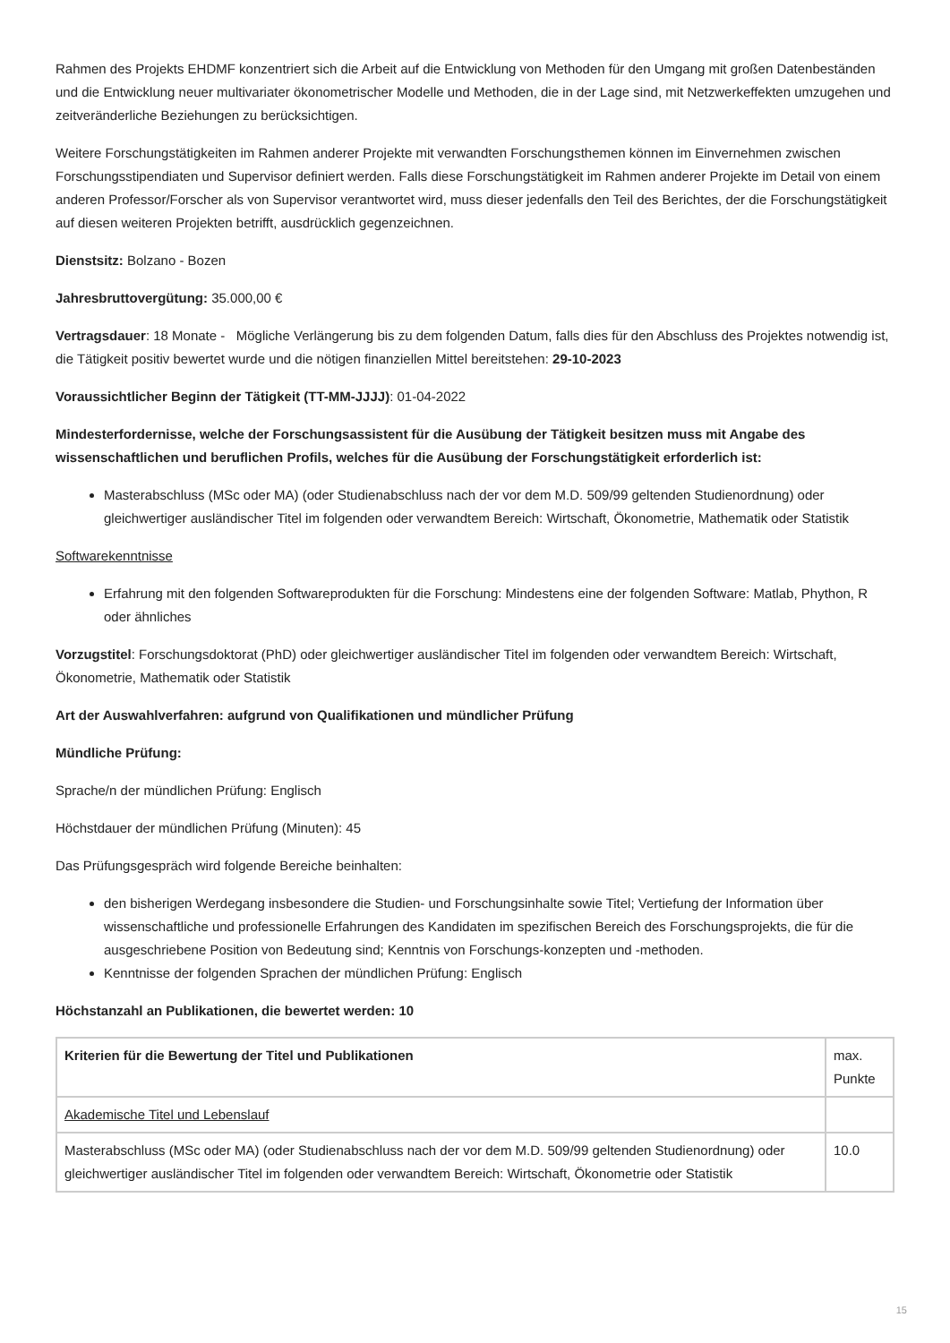Rahmen des Projekts EHDMF konzentriert sich die Arbeit auf die Entwicklung von Methoden für den Umgang mit großen Datenbeständen und die Entwicklung neuer multivariater ökonometrischer Modelle und Methoden, die in der Lage sind, mit Netzwerkeffekten umzugehen und zeitveränderliche Beziehungen zu berücksichtigen.
Weitere Forschungstätigkeiten im Rahmen anderer Projekte mit verwandten Forschungsthemen können im Einvernehmen zwischen Forschungsstipendiaten und Supervisor definiert werden. Falls diese Forschungstätigkeit im Rahmen anderer Projekte im Detail von einem anderen Professor/Forscher als von Supervisor verantwortet wird, muss dieser jedenfalls den Teil des Berichtes, der die Forschungstätigkeit auf diesen weiteren Projekten betrifft, ausdrücklich gegenzeichnen.
Dienstsitz: Bolzano - Bozen
Jahresbruttovergütung: 35.000,00 €
Vertragsdauer: 18 Monate - Mögliche Verlängerung bis zu dem folgenden Datum, falls dies für den Abschluss des Projektes notwendig ist, die Tätigkeit positiv bewertet wurde und die nötigen finanziellen Mittel bereitstehen: 29-10-2023
Voraussichtlicher Beginn der Tätigkeit (TT-MM-JJJJ): 01-04-2022
Mindesterfordernisse, welche der Forschungsassistent für die Ausübung der Tätigkeit besitzen muss mit Angabe des wissenschaftlichen und beruflichen Profils, welches für die Ausübung der Forschungstätigkeit erforderlich ist:
Masterabschluss (MSc oder MA) (oder Studienabschluss nach der vor dem M.D. 509/99 geltenden Studienordnung) oder gleichwertiger ausländischer Titel im folgenden oder verwandtem Bereich: Wirtschaft, Ökonometrie, Mathematik oder Statistik
Softwarekenntnisse
Erfahrung mit den folgenden Softwareprodukten für die Forschung: Mindestens eine der folgenden Software: Matlab, Phython, R oder ähnliches
Vorzugstitel: Forschungsdoktorat (PhD) oder gleichwertiger ausländischer Titel im folgenden oder verwandtem Bereich: Wirtschaft, Ökonometrie, Mathematik oder Statistik
Art der Auswahlverfahren: aufgrund von Qualifikationen und mündlicher Prüfung
Mündliche Prüfung:
Sprache/n der mündlichen Prüfung: Englisch
Höchstdauer der mündlichen Prüfung (Minuten): 45
Das Prüfungsgespräch wird folgende Bereiche beinhalten:
den bisherigen Werdegang insbesondere die Studien- und Forschungsinhalte sowie Titel; Vertiefung der Information über wissenschaftliche und professionelle Erfahrungen des Kandidaten im spezifischen Bereich des Forschungsprojekts, die für die ausgeschriebene Position von Bedeutung sind; Kenntnis von Forschungs-konzepten und -methoden.
Kenntnisse der folgenden Sprachen der mündlichen Prüfung: Englisch
Höchstanzahl an Publikationen, die bewertet werden: 10
| Kriterien für die Bewertung der Titel und Publikationen | max. Punkte |
| Akademische Titel und Lebenslauf | |
| Masterabschluss (MSc oder MA) (oder Studienabschluss nach der vor dem M.D. 509/99 geltenden Studienordnung) oder gleichwertiger ausländischer Titel im folgenden oder verwandtem Bereich: Wirtschaft, Ökonometrie oder Statistik | 10.0 |
15